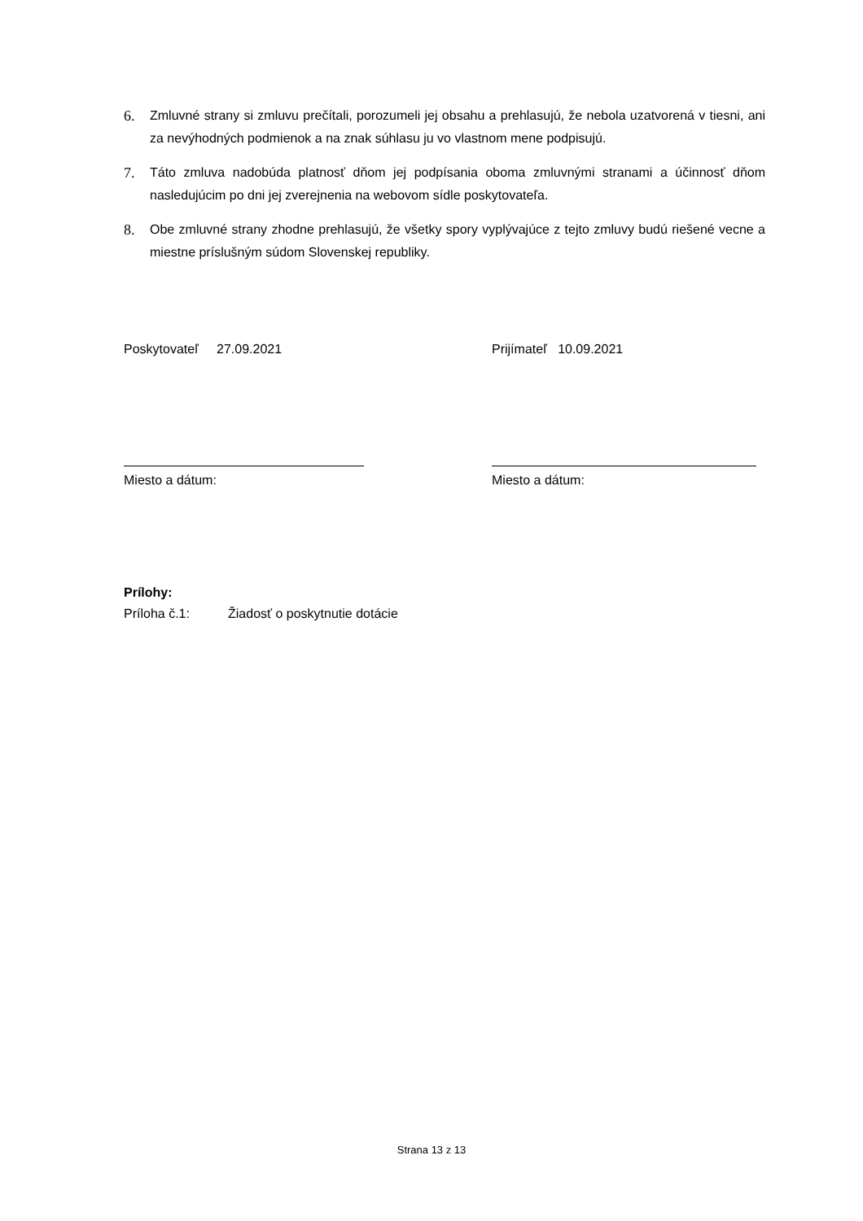6. Zmluvné strany si zmluvu prečítali, porozumeli jej obsahu a prehlasujú, že nebola uzatvorená v tiesni, ani za nevýhodných podmienok a na znak súhlasu ju vo vlastnom mene podpisujú.
7. Táto zmluva nadobúda platnosť dňom jej podpísania oboma zmluvnými stranami a účinnosť dňom nasledujúcim po dni jej zverejnenia na webovom sídle poskytovateľa.
8. Obe zmluvné strany zhodne prehlasujú, že všetky spory vyplývajúce z tejto zmluvy budú riešené vecne a miestne príslušným súdom Slovenskej republiky.
Poskytovateľ 27.09.2021 Prijímateľ 10.09.2021
Miesto a dátum: Miesto a dátum:
Prílohy:
Príloha č.1: Žiadosť o poskytnutie dotácie
Strana 13 z 13